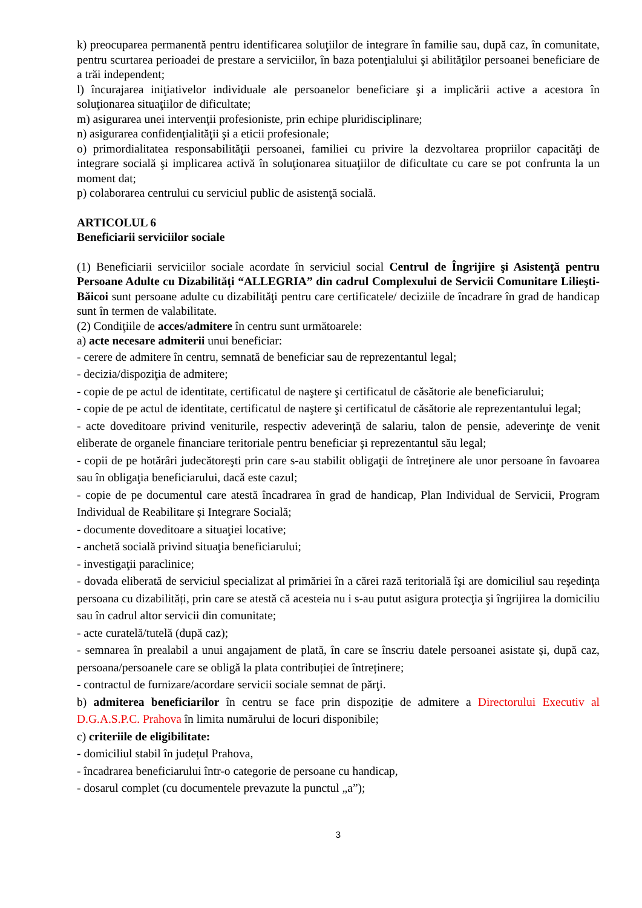k) preocuparea permanentă pentru identificarea soluţiilor de integrare în familie sau, după caz, în comunitate, pentru scurtarea perioadei de prestare a serviciilor, în baza potenţialului şi abilităţilor persoanei beneficiare de a trăi independent;
l) încurajarea iniţiativelor individuale ale persoanelor beneficiare şi a implicării active a acestora în soluţionarea situaţiilor de dificultate;
m) asigurarea unei intervenţii profesioniste, prin echipe pluridisciplinare;
n) asigurarea confidenţialităţii şi a eticii profesionale;
o) primordialitatea responsabilităţii persoanei, familiei cu privire la dezvoltarea propriilor capacităţi de integrare socială şi implicarea activă în soluţionarea situaţiilor de dificultate cu care se pot confrunta la un moment dat;
p) colaborarea centrului cu serviciul public de asistenţă socială.
ARTICOLUL 6
Beneficiarii serviciilor sociale
(1) Beneficiarii serviciilor sociale acordate în serviciul social Centrul de Îngrijire şi Asistenţă pentru Persoane Adulte cu Dizabilități “ALLEGRIA” din cadrul Complexului de Servicii Comunitare Lilieşti-Băicoi sunt persoane adulte cu dizabilităţi pentru care certificatele/ deciziile de încadrare în grad de handicap sunt în termen de valabilitate.
(2) Condiţiile de acces/admitere în centru sunt următoarele:
a) acte necesare admiterii unui beneficiar:
- cerere de admitere în centru, semnată de beneficiar sau de reprezentantul legal;
- decizia/dispoziţia de admitere;
- copie de pe actul de identitate, certificatul de naştere şi certificatul de căsătorie ale beneficiarului;
- copie de pe actul de identitate, certificatul de naştere şi certificatul de căsătorie ale reprezentantului legal;
- acte doveditoare privind veniturile, respectiv adeverinţă de salariu, talon de pensie, adeverinţe de venit eliberate de organele financiare teritoriale pentru beneficiar şi reprezentantul său legal;
- copii de pe hotărâri judecătoreşti prin care s-au stabilit obligaţii de întreţinere ale unor persoane în favoarea sau în obligaţia beneficiarului, dacă este cazul;
- copie de pe documentul care atestă încadrarea în grad de handicap, Plan Individual de Servicii, Program Individual de Reabilitare și Integrare Socială;
- documente doveditoare a situaţiei locative;
- anchetă socială privind situaţia beneficiarului;
- investigaţii paraclinice;
- dovada eliberată de serviciul specializat al primăriei în a cărei rază teritorială îşi are domiciliul sau reşedinţa persoana cu dizabilități, prin care se atestă că acesteia nu i s-au putut asigura protecţia şi îngrijirea la domiciliu sau în cadrul altor servicii din comunitate;
- acte curatelă/tutelă (după caz);
- semnarea în prealabil a unui angajament de plată, în care se înscriu datele persoanei asistate și, după caz, persoana/persoanele care se obligă la plata contribuției de întreținere;
- contractul de furnizare/acordare servicii sociale semnat de părţi.
b) admiterea beneficiarilor în centru se face prin dispoziție de admitere a Directorului Executiv al D.G.A.S.P.C. Prahova în limita numărului de locuri disponibile;
c) criteriile de eligibilitate:
- domiciliul stabil în județul Prahova,
- încadrarea beneficiarului într-o categorie de persoane cu handicap,
- dosarul complet (cu documentele prevazute la punctul „a”);
3